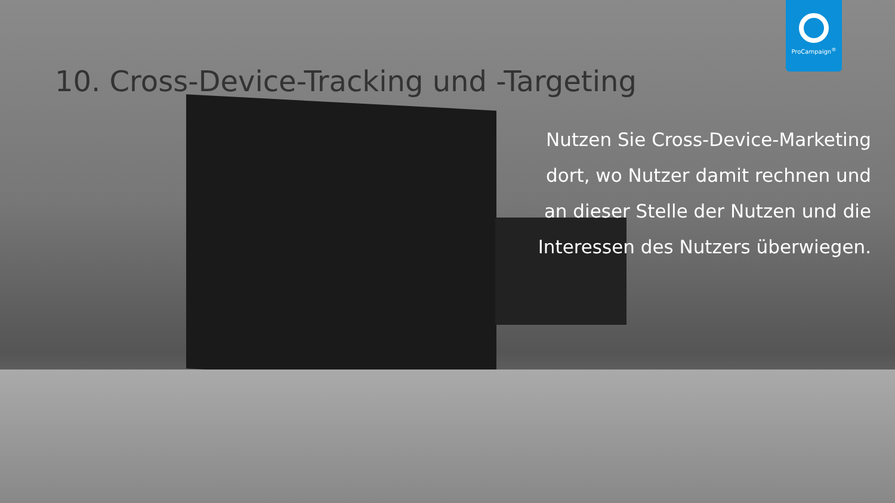ProCampaign<sup>®</sup>
10. Cross-Device-Tracking und -Targeting
Nutzen Sie Cross-Device-Marketing dort, wo Nutzer damit rechnen und an dieser Stelle der Nutzen und die Interessen des Nutzers überwiegen.